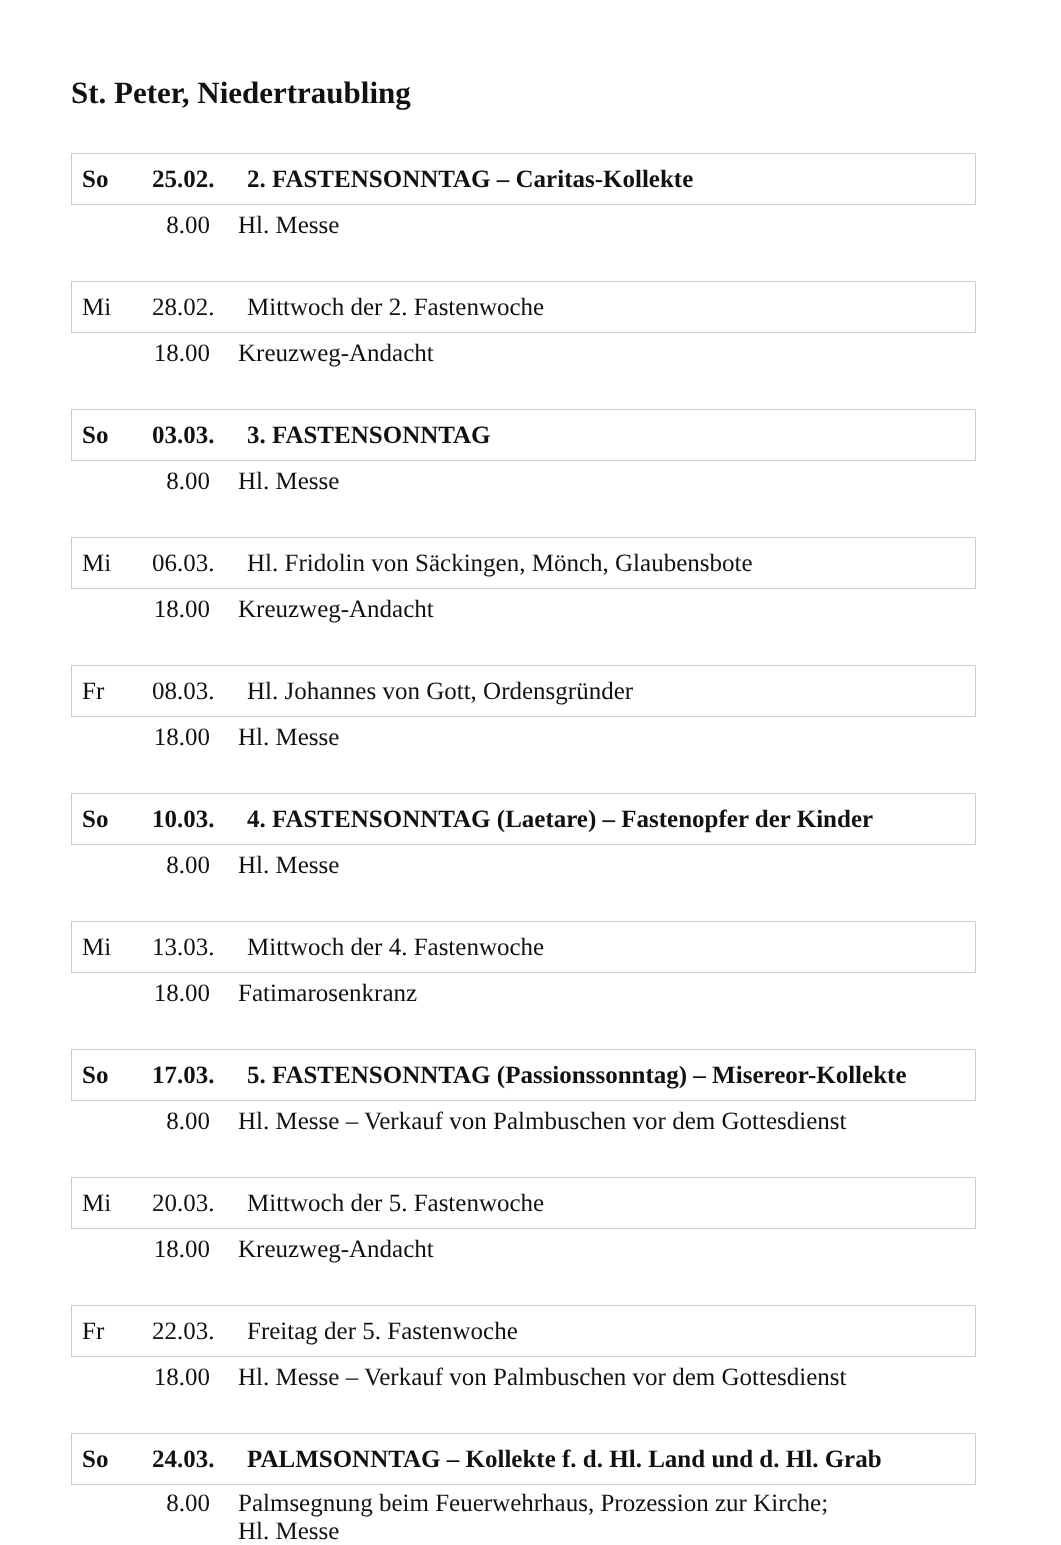St. Peter, Niedertraubling
So 25.02. 2. FASTENSONNTAG – Caritas-Kollekte
8.00 Hl. Messe
Mi 28.02. Mittwoch der 2. Fastenwoche
18.00 Kreuzweg-Andacht
So 03.03. 3. FASTENSONNTAG
8.00 Hl. Messe
Mi 06.03. Hl. Fridolin von Säckingen, Mönch, Glaubensbote
18.00 Kreuzweg-Andacht
Fr 08.03. Hl. Johannes von Gott, Ordensgründer
18.00 Hl. Messe
So 10.03. 4. FASTENSONNTAG (Laetare) – Fastenopfer der Kinder
8.00 Hl. Messe
Mi 13.03. Mittwoch der 4. Fastenwoche
18.00 Fatimarosenkranz
So 17.03. 5. FASTENSONNTAG (Passionssonntag) – Misereor-Kollekte
8.00 Hl. Messe – Verkauf von Palmbuschen vor dem Gottesdienst
Mi 20.03. Mittwoch der 5. Fastenwoche
18.00 Kreuzweg-Andacht
Fr 22.03. Freitag der 5. Fastenwoche
18.00 Hl. Messe – Verkauf von Palmbuschen vor dem Gottesdienst
So 24.03. PALMSONNTAG – Kollekte f. d. Hl. Land und d. Hl. Grab
8.00 Palmsegnung beim Feuerwehrhaus, Prozession zur Kirche;
Hl. Messe